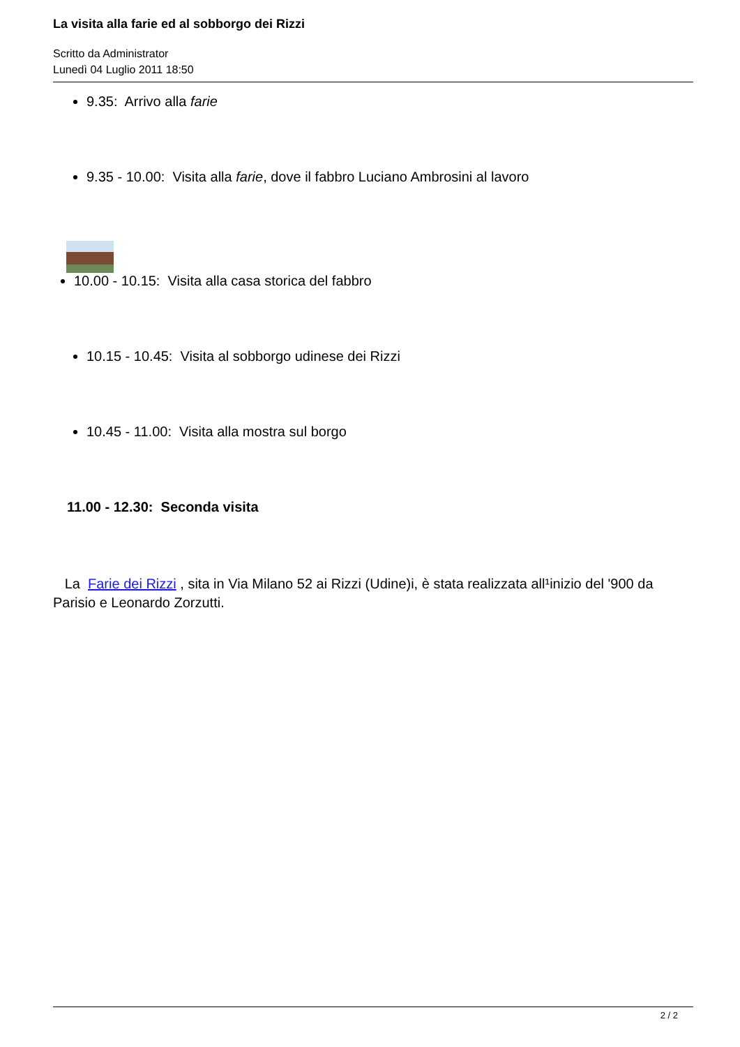La visita alla farie ed al sobborgo dei Rizzi
Scritto da Administrator
Lunedì 04 Luglio 2011 18:50
9.35: Arrivo alla farie
9.35 - 10.00: Visita alla farie, dove il fabbro Luciano Ambrosini al lavoro
10.00 - 10.15: Visita alla casa storica del fabbro
10.15 - 10.45: Visita al sobborgo udinese dei Rizzi
10.45 - 11.00: Visita alla mostra sul borgo
11.00 - 12.30: Seconda visita
La Farie dei Rizzi , sita in Via Milano 52 ai Rizzi (Udine)i, è stata realizzata all¹inizio del '900 da Parisio e Leonardo Zorzutti.
2 / 2